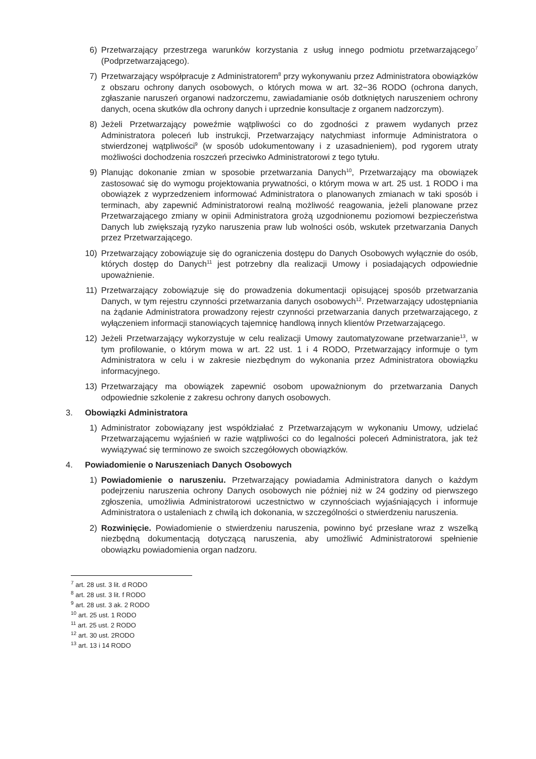6) Przetwarzający przestrzega warunków korzystania z usług innego podmiotu przetwarzającego<sup>7</sup> (Podprzetwarzającego).
7) Przetwarzający współpracuje z Administratorem<sup>8</sup> przy wykonywaniu przez Administratora obowiązków z obszaru ochrony danych osobowych, o których mowa w art. 32−36 RODO (ochrona danych, zgłaszanie naruszeń organowi nadzorczemu, zawiadamianie osób dotkniętych naruszeniem ochrony danych, ocena skutków dla ochrony danych i uprzednie konsultacje z organem nadzorczym).
8) Jeżeli Przetwarzający poweźmie wątpliwości co do zgodności z prawem wydanych przez Administratora poleceń lub instrukcji, Przetwarzający natychmiast informuje Administratora o stwierdzonej wątpliwości<sup>9</sup> (w sposób udokumentowany i z uzasadnieniem), pod rygorem utraty możliwości dochodzenia roszczeń przeciwko Administratorowi z tego tytułu.
9) Planując dokonanie zmian w sposobie przetwarzania Danych<sup>10</sup>, Przetwarzający ma obowiązek zastosować się do wymogu projektowania prywatności, o którym mowa w art. 25 ust. 1 RODO i ma obowiązek z wyprzedzeniem informować Administratora o planowanych zmianach w taki sposób i terminach, aby zapewnić Administratorowi realną możliwość reagowania, jeżeli planowane przez Przetwarzającego zmiany w opinii Administratora grożą uzgodnionemu poziomowi bezpieczeństwa Danych lub zwiększają ryzyko naruszenia praw lub wolności osób, wskutek przetwarzania Danych przez Przetwarzającego.
10) Przetwarzający zobowiązuje się do ograniczenia dostępu do Danych Osobowych wyłącznie do osób, których dostęp do Danych<sup>11</sup> jest potrzebny dla realizacji Umowy i posiadających odpowiednie upoważnienie.
11) Przetwarzający zobowiązuje się do prowadzenia dokumentacji opisującej sposób przetwarzania Danych, w tym rejestru czynności przetwarzania danych osobowych<sup>12</sup>. Przetwarzający udostępniania na żądanie Administratora prowadzony rejestr czynności przetwarzania danych przetwarzającego, z wyłączeniem informacji stanowiących tajemnicę handlową innych klientów Przetwarzającego.
12) Jeżeli Przetwarzający wykorzystuje w celu realizacji Umowy zautomatyzowane przetwarzanie<sup>13</sup>, w tym profilowanie, o którym mowa w art. 22 ust. 1 i 4 RODO, Przetwarzający informuje o tym Administratora w celu i w zakresie niezbędnym do wykonania przez Administratora obowiązku informacyjnego.
13) Przetwarzający ma obowiązek zapewnić osobom upoważnionym do przetwarzania Danych odpowiednie szkolenie z zakresu ochrony danych osobowych.
3. Obowiązki Administratora
1) Administrator zobowiązany jest współdziałać z Przetwarzającym w wykonaniu Umowy, udzielać Przetwarzającemu wyjaśnień w razie wątpliwości co do legalności poleceń Administratora, jak też wywiązywać się terminowo ze swoich szczegółowych obowiązków.
4. Powiadomienie o Naruszeniach Danych Osobowych
1) Powiadomienie o naruszeniu. Przetwarzający powiadamia Administratora danych o każdym podejrzeniu naruszenia ochrony Danych osobowych nie później niż w 24 godziny od pierwszego zgłoszenia, umożliwia Administratorowi uczestnictwo w czynnościach wyjaśniających i informuje Administratora o ustaleniach z chwilą ich dokonania, w szczególności o stwierdzeniu naruszenia.
2) Rozwinięcie. Powiadomienie o stwierdzeniu naruszenia, powinno być przesłane wraz z wszelką niezbędną dokumentacją dotyczącą naruszenia, aby umożliwić Administratorowi spełnienie obowiązku powiadomienia organ nadzoru.
<sup>7</sup> art. 28 ust. 3 lit. d RODO
<sup>8</sup> art. 28 ust. 3 lit. f RODO
<sup>9</sup> art. 28 ust. 3 ak. 2 RODO
<sup>10</sup> art. 25 ust. 1 RODO
<sup>11</sup> art. 25 ust. 2 RODO
<sup>12</sup> art. 30 ust. 2RODO
<sup>13</sup> art. 13 i 14 RODO